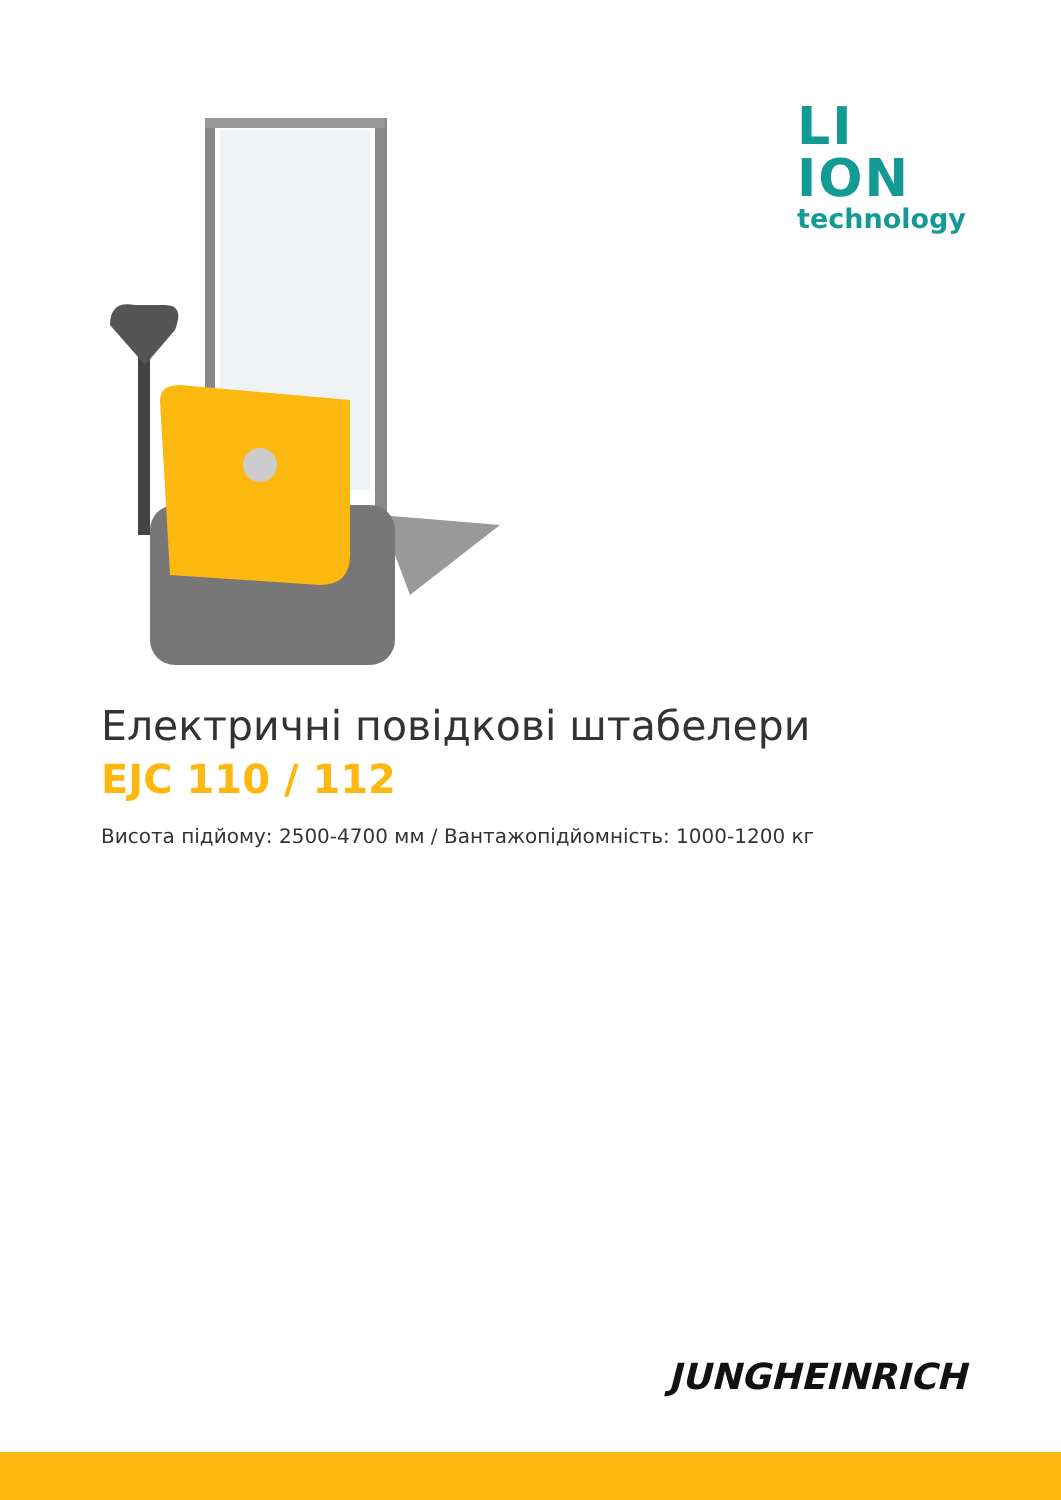LI ION
technology
Електричні повідкові штабелери
EJC 110 / 112
Висота підйому: 2500-4700 мм / Вантажопідйомність: 1000-1200 кг
JUNGHEINRICH